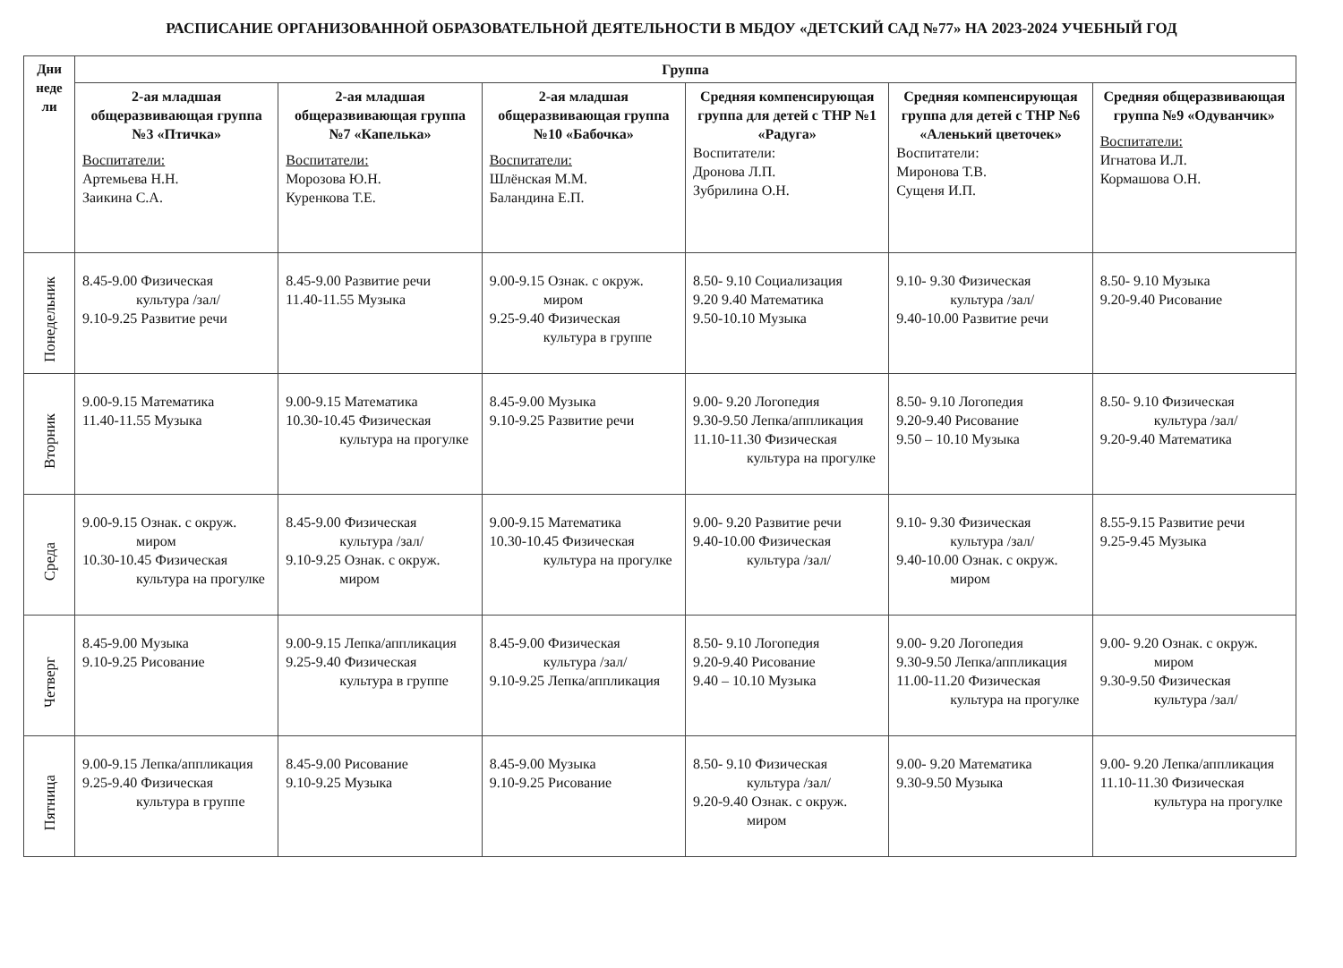РАСПИСАНИЕ ОРГАНИЗОВАННОЙ ОБРАЗОВАТЕЛЬНОЙ ДЕЯТЕЛЬНОСТИ В МБДОУ «ДЕТСКИЙ САД №77» НА 2023-2024 УЧЕБНЫЙ ГОД
| Дни неде ли | Группа | | | | | |
| --- | --- | --- | --- | --- | --- | --- |
| | 2-ая младшая общеразвивающая группа №3 «Птичка» Воспитатели: Артемьева Н.Н. Заикина С.А. | 2-ая младшая общеразвивающая группа №7 «Капелька» Воспитатели: Морозова Ю.Н. Куренкова Т.Е. | 2-ая младшая общеразвивающая группа №10 «Бабочка» Воспитатели: Шлёнская М.М. Баландина Е.П. | Средняя компенсирующая группа для детей с ТНР №1 «Радуга» Воспитатели: Дронова Л.П. Зубрилина О.Н. | Средняя компенсирующая группа для детей с ТНР №6 «Аленький цветочек» Воспитатели: Миронова Т.В. Сущеня И.П. | Средняя общеразвивающая группа №9 «Одуванчик» Воспитатели: Игнатова И.Л. Кормашова О.Н. |
| Понедельник | 8.45-9.00 Физическая культура /зал/ 9.10-9.25 Развитие речи | 8.45-9.00 Развитие речи 11.40-11.55 Музыка | 9.00-9.15 Ознак. с окруж. миром 9.25-9.40 Физическая культура в группе | 8.50- 9.10 Социализация 9.20 9.40 Математика 9.50-10.10 Музыка | 9.10- 9.30 Физическая культура /зал/ 9.40-10.00 Развитие речи | 8.50- 9.10 Музыка 9.20-9.40 Рисование |
| Вторник | 9.00-9.15 Математика 11.40-11.55 Музыка | 9.00-9.15 Математика 10.30-10.45 Физическая культура на прогулке | 8.45-9.00 Музыка 9.10-9.25 Развитие речи | 9.00- 9.20 Логопедия 9.30-9.50 Лепка/аппликация 11.10-11.30 Физическая культура на прогулке | 8.50- 9.10 Логопедия 9.20-9.40 Рисование 9.50 – 10.10 Музыка | 8.50- 9.10 Физическая культура /зал/ 9.20-9.40 Математика |
| Среда | 9.00-9.15 Ознак. с окруж. миром 10.30-10.45 Физическая культура на прогулке | 8.45-9.00 Физическая культура /зал/ 9.10-9.25 Ознак. с окруж. миром | 9.00-9.15 Математика 10.30-10.45 Физическая культура на прогулке | 9.00- 9.20 Развитие речи 9.40-10.00 Физическая культура /зал/ | 9.10- 9.30 Физическая культура /зал/ 9.40-10.00 Ознак. с окруж. миром | 8.55-9.15 Развитие речи 9.25-9.45 Музыка |
| Четверг | 8.45-9.00 Музыка 9.10-9.25 Рисование | 9.00-9.15 Лепка/аппликация 9.25-9.40 Физическая культура в группе | 8.45-9.00 Физическая культура /зал/ 9.10-9.25 Лепка/аппликация | 8.50- 9.10 Логопедия 9.20-9.40 Рисование 9.40 – 10.10 Музыка | 9.00- 9.20 Логопедия 9.30-9.50 Лепка/аппликация 11.00-11.20 Физическая культура на прогулке | 9.00- 9.20 Ознак. с окруж. миром 9.30-9.50 Физическая культура /зал/ |
| Пятница | 9.00-9.15 Лепка/аппликация 9.25-9.40 Физическая культура в группе | 8.45-9.00 Рисование 9.10-9.25 Музыка | 8.45-9.00 Музыка 9.10-9.25 Рисование | 8.50- 9.10 Физическая культура /зал/ 9.20-9.40 Ознак. с окруж. миром | 9.00- 9.20 Математика 9.30-9.50 Музыка | 9.00- 9.20 Лепка/аппликация 11.10-11.30 Физическая культура на прогулке |